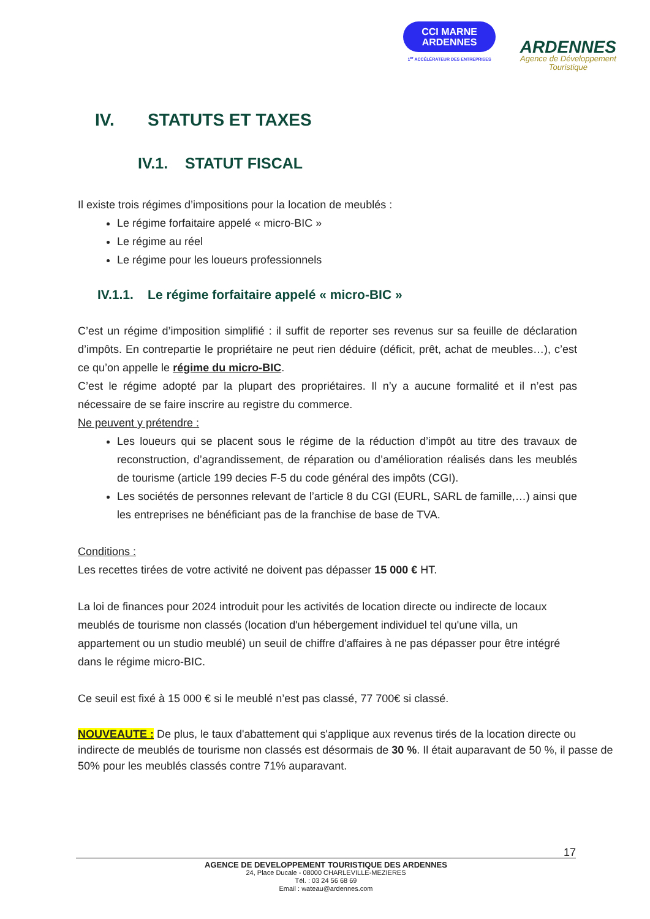CCI MARNE
ARDENNES
1<sup>er</sup> ACCÉLÉRATEUR DES ENTREPRISES
ARDENNES
Agence de Développement
Touristique
IV. STATUTS ET TAXES
IV.1. STATUT FISCAL
Il existe trois régimes d’impositions pour la location de meublés :
Le régime forfaitaire appelé « micro-BIC »
Le régime au réel
Le régime pour les loueurs professionnels
IV.1.1. Le régime forfaitaire appelé « micro-BIC »
C’est un régime d’imposition simplifié : il suffit de reporter ses revenus sur sa feuille de déclaration d’impôts. En contrepartie le propriétaire ne peut rien déduire (déficit, prêt, achat de meubles…), c’est ce qu’on appelle le régime du micro-BIC.
C’est le régime adopté par la plupart des propriétaires. Il n’y a aucune formalité et il n’est pas nécessaire de se faire inscrire au registre du commerce.
Ne peuvent y prétendre :
Les loueurs qui se placent sous le régime de la réduction d’impôt au titre des travaux de reconstruction, d’agrandissement, de réparation ou d’amélioration réalisés dans les meublés de tourisme (article 199 decies F-5 du code général des impôts (CGI).
Les sociétés de personnes relevant de l’article 8 du CGI (EURL, SARL de famille,…) ainsi que les entreprises ne bénéficiant pas de la franchise de base de TVA.
Conditions :
Les recettes tirées de votre activité ne doivent pas dépasser 15 000 € HT.
La loi de finances pour 2024 introduit pour les activités de location directe ou indirecte de locaux meublés de tourisme non classés (location d'un hébergement individuel tel qu'une villa, un appartement ou un studio meublé) un seuil de chiffre d'affaires à ne pas dépasser pour être intégré dans le régime micro-BIC.
Ce seuil est fixé à 15 000 € si le meublé n’est pas classé, 77 700€ si classé.
NOUVEAUTE : De plus, le taux d'abattement qui s'applique aux revenus tirés de la location directe ou indirecte de meublés de tourisme non classés est désormais de 30 %. Il était auparavant de 50 %, il passe de 50% pour les meublés classés contre 71% auparavant.
17
AGENCE DE DEVELOPPEMENT TOURISTIQUE DES ARDENNES
24, Place Ducale - 08000 CHARLEVILLE-MEZIERES
Tél. : 03 24 56 68 69
Email : wateau@ardennes.com